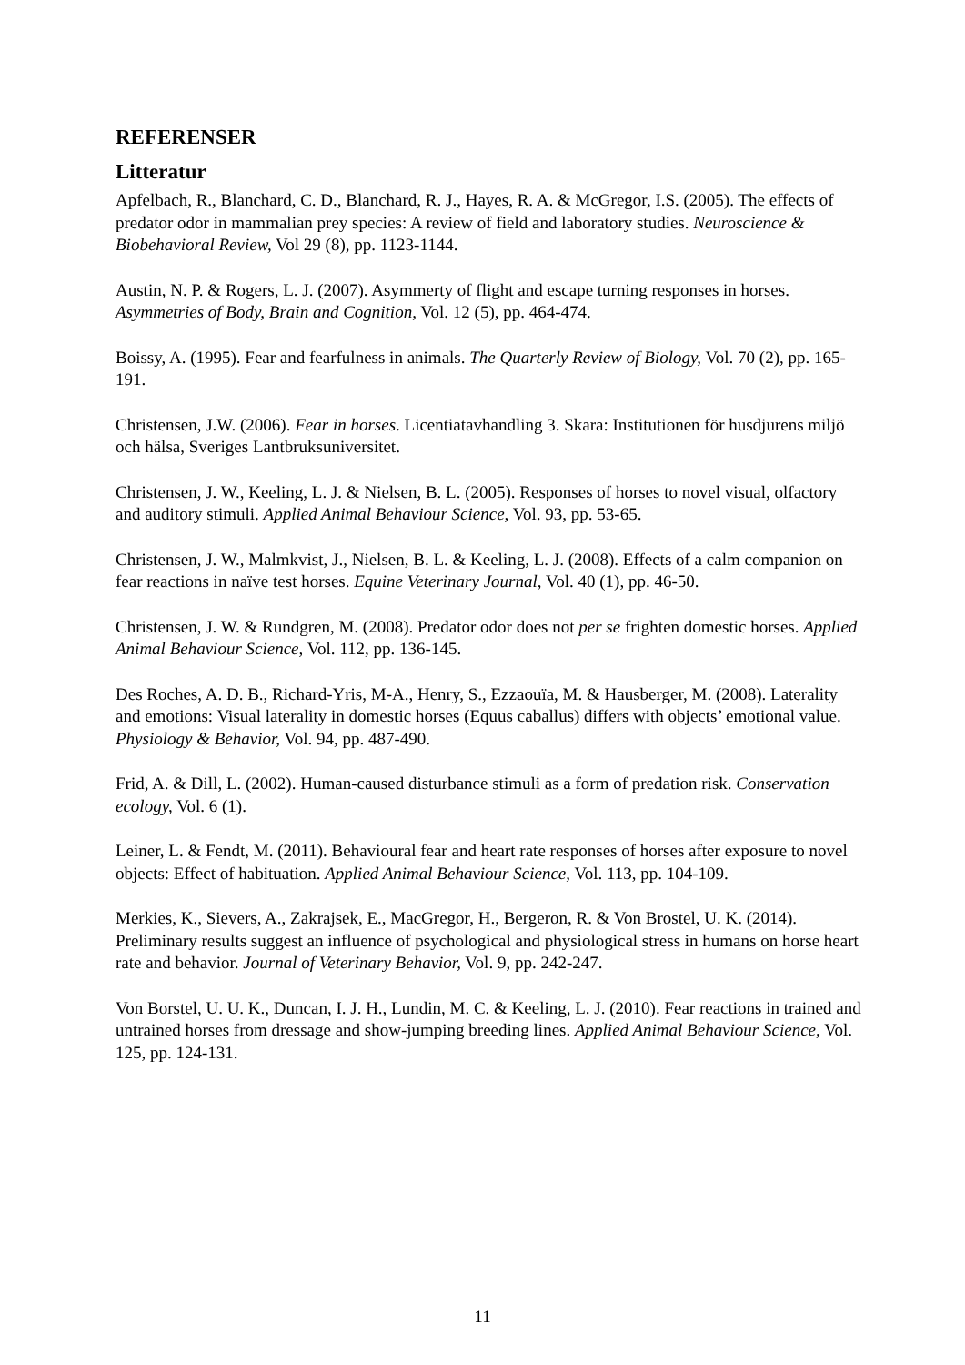REFERENSER
Litteratur
Apfelbach, R., Blanchard, C. D., Blanchard, R. J., Hayes, R. A. & McGregor, I.S. (2005). The effects of predator odor in mammalian prey species: A review of field and laboratory studies. Neuroscience & Biobehavioral Review, Vol 29 (8), pp. 1123-1144.
Austin, N. P. & Rogers, L. J. (2007). Asymmerty of flight and escape turning responses in horses. Asymmetries of Body, Brain and Cognition, Vol. 12 (5), pp. 464-474.
Boissy, A. (1995). Fear and fearfulness in animals. The Quarterly Review of Biology, Vol. 70 (2), pp. 165-191.
Christensen, J.W. (2006). Fear in horses. Licentiatavhandling 3. Skara: Institutionen för husdjurens miljö och hälsa, Sveriges Lantbruksuniversitet.
Christensen, J. W., Keeling, L. J. & Nielsen, B. L. (2005). Responses of horses to novel visual, olfactory and auditory stimuli. Applied Animal Behaviour Science, Vol. 93, pp. 53-65.
Christensen, J. W., Malmkvist, J., Nielsen, B. L. & Keeling, L. J. (2008). Effects of a calm companion on fear reactions in naïve test horses. Equine Veterinary Journal, Vol. 40 (1), pp. 46-50.
Christensen, J. W. & Rundgren, M. (2008). Predator odor does not per se frighten domestic horses. Applied Animal Behaviour Science, Vol. 112, pp. 136-145.
Des Roches, A. D. B., Richard-Yris, M-A., Henry, S., Ezzaouïa, M. & Hausberger, M. (2008). Laterality and emotions: Visual laterality in domestic horses (Equus caballus) differs with objects’ emotional value. Physiology & Behavior, Vol. 94, pp. 487-490.
Frid, A. & Dill, L. (2002). Human-caused disturbance stimuli as a form of predation risk. Conservation ecology, Vol. 6 (1).
Leiner, L. & Fendt, M. (2011). Behavioural fear and heart rate responses of horses after exposure to novel objects: Effect of habituation. Applied Animal Behaviour Science, Vol. 113, pp. 104-109.
Merkies, K., Sievers, A., Zakrajsek, E., MacGregor, H., Bergeron, R. & Von Brostel, U. K. (2014). Preliminary results suggest an influence of psychological and physiological stress in humans on horse heart rate and behavior. Journal of Veterinary Behavior, Vol. 9, pp. 242-247.
Von Borstel, U. U. K., Duncan, I. J. H., Lundin, M. C. & Keeling, L. J. (2010). Fear reactions in trained and untrained horses from dressage and show-jumping breeding lines. Applied Animal Behaviour Science, Vol. 125, pp. 124-131.
11